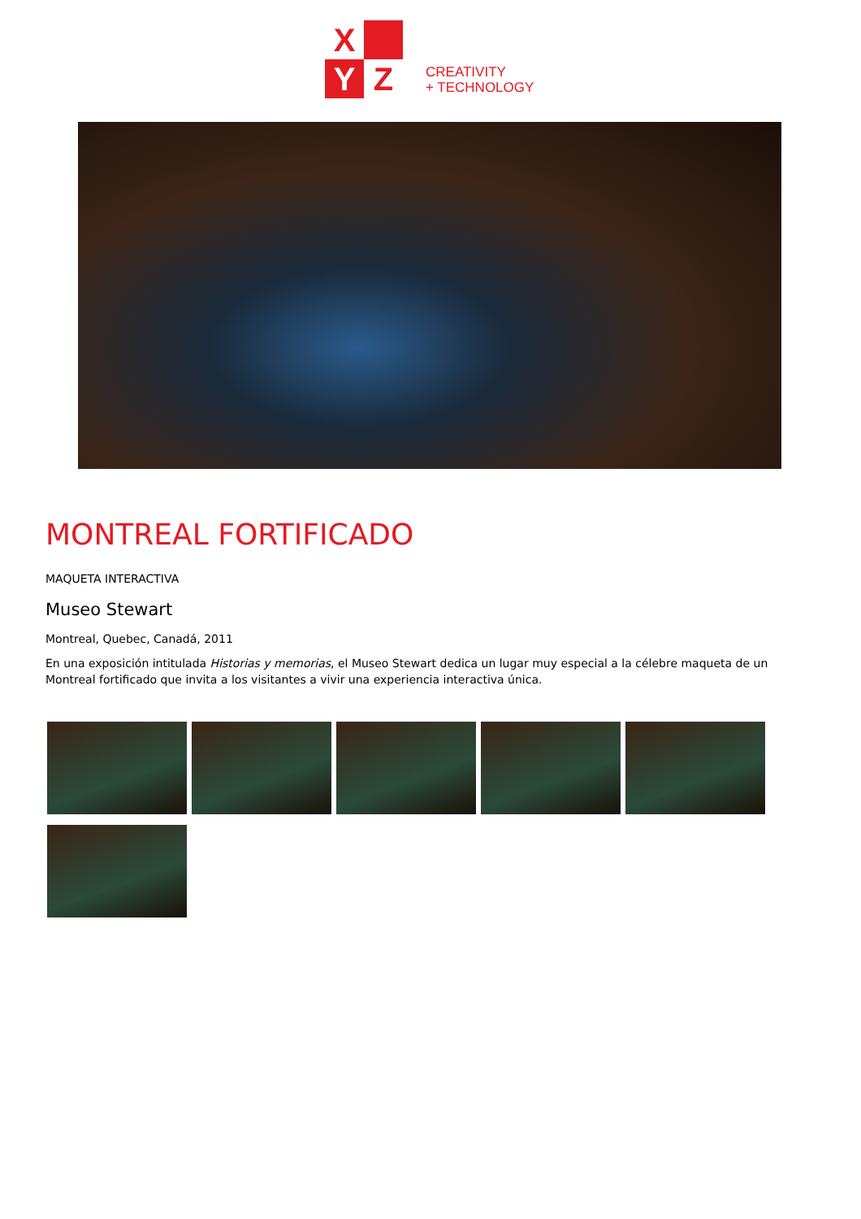X
Y
Z
CREATIVITY
+ TECHNOLOGY
MONTREAL FORTIFICADO
MAQUETA INTERACTIVA
Museo Stewart
Montreal, Quebec, Canadá, 2011
En una exposición intitulada Historias y memorias, el Museo Stewart dedica un lugar muy especial a la célebre maqueta de un Montreal fortificado que invita a los visitantes a vivir una experiencia interactiva única.